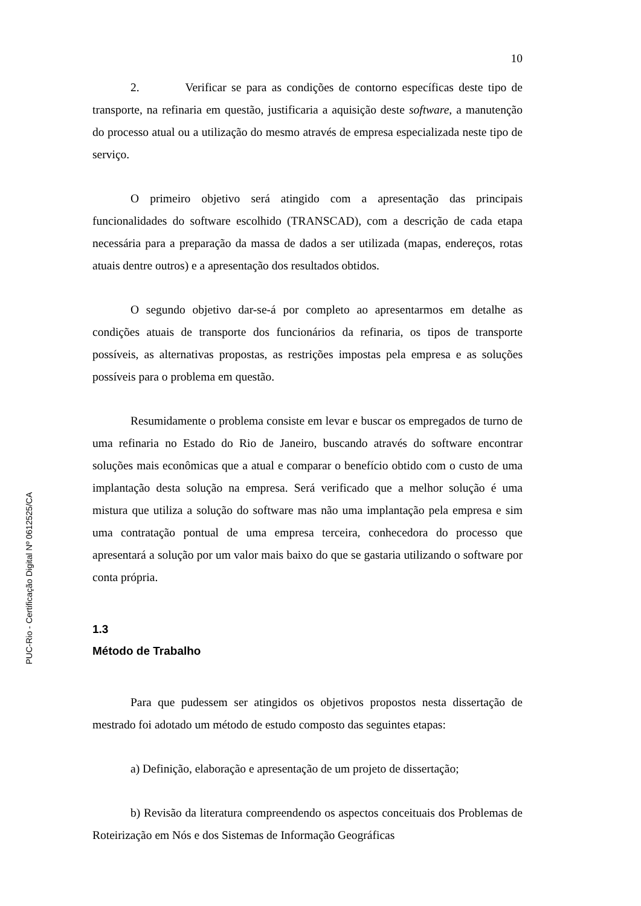PUC-Rio - Certificação Digital Nº 0612525/CA
10
2. Verificar se para as condições de contorno específicas deste tipo de transporte, na refinaria em questão, justificaria a aquisição deste software, a manutenção do processo atual ou a utilização do mesmo através de empresa especializada neste tipo de serviço.
O primeiro objetivo será atingido com a apresentação das principais funcionalidades do software escolhido (TRANSCAD), com a descrição de cada etapa necessária para a preparação da massa de dados a ser utilizada (mapas, endereços, rotas atuais dentre outros) e a apresentação dos resultados obtidos.
O segundo objetivo dar-se-á por completo ao apresentarmos em detalhe as condições atuais de transporte dos funcionários da refinaria, os tipos de transporte possíveis, as alternativas propostas, as restrições impostas pela empresa e as soluções possíveis para o problema em questão.
Resumidamente o problema consiste em levar e buscar os empregados de turno de uma refinaria no Estado do Rio de Janeiro, buscando através do software encontrar soluções mais econômicas que a atual e comparar o benefício obtido com o custo de uma implantação desta solução na empresa. Será verificado que a melhor solução é uma mistura que utiliza a solução do software mas não uma implantação pela empresa e sim uma contratação pontual de uma empresa terceira, conhecedora do processo que apresentará a solução por um valor mais baixo do que se gastaria utilizando o software por conta própria.
1.3
Método de Trabalho
Para que pudessem ser atingidos os objetivos propostos nesta dissertação de mestrado foi adotado um método de estudo composto das seguintes etapas:
a) Definição, elaboração e apresentação de um projeto de dissertação;
b) Revisão da literatura compreendendo os aspectos conceituais dos Problemas de Roteirização em Nós e dos Sistemas de Informação Geográficas